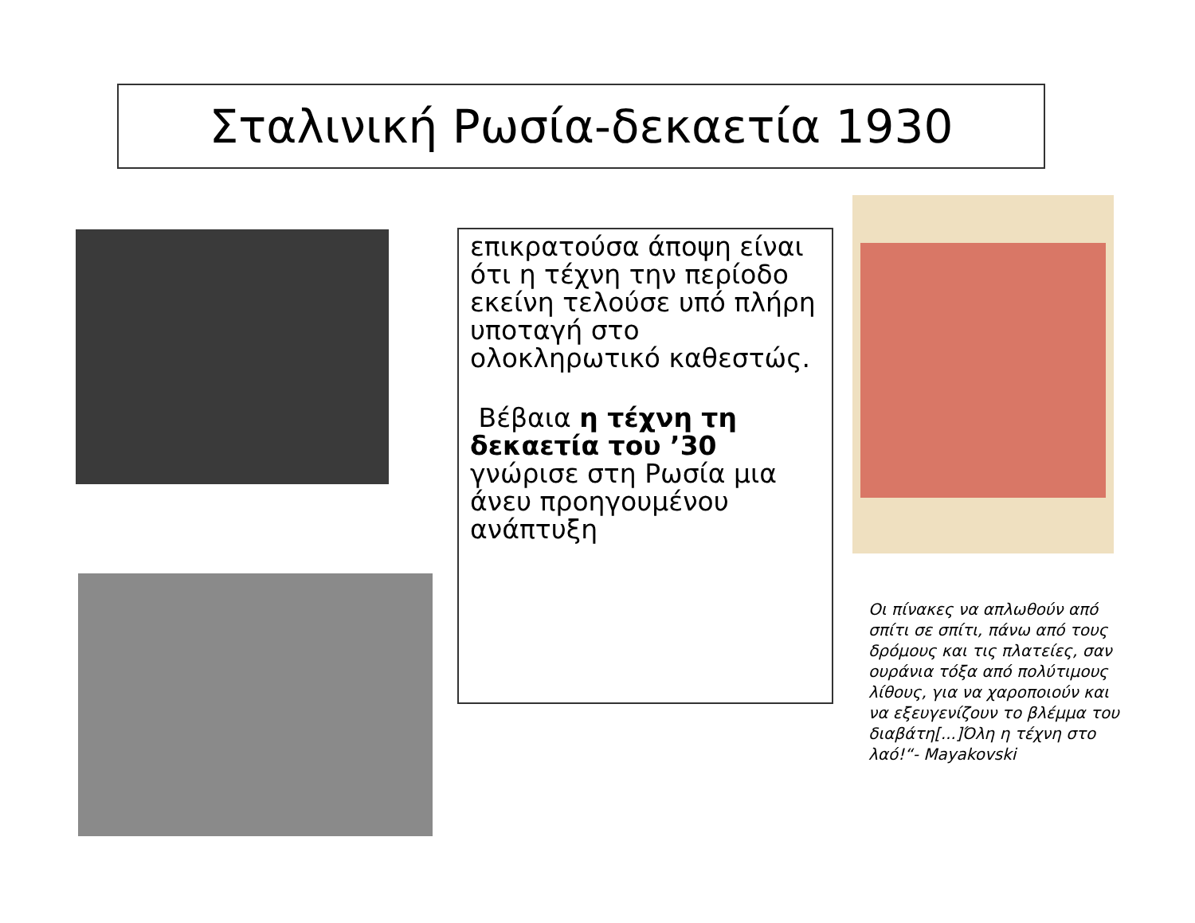Σταλινική Ρωσία-δεκαετία 1930
επικρατούσα άποψη είναι ότι η τέχνη την περίοδο εκείνη τελούσε υπό πλήρη υποταγή στο ολοκληρωτικό καθεστώς.
Βέβαια η τέχνη τη δεκαετία του ’30 γνώρισε στη Ρωσία μια άνευ προηγουμένου ανάπτυξη
Οι πίνακες να απλωθούν από σπίτι σε σπίτι, πάνω από τους δρόμους και τις πλατείες, σαν ουράνια τόξα από πολύτιμους λίθους, για να χαροποιούν και να εξευγενίζουν το βλέμμα του διαβάτη[...]Όλη η τέχνη στο λαό!“- Mayakovski